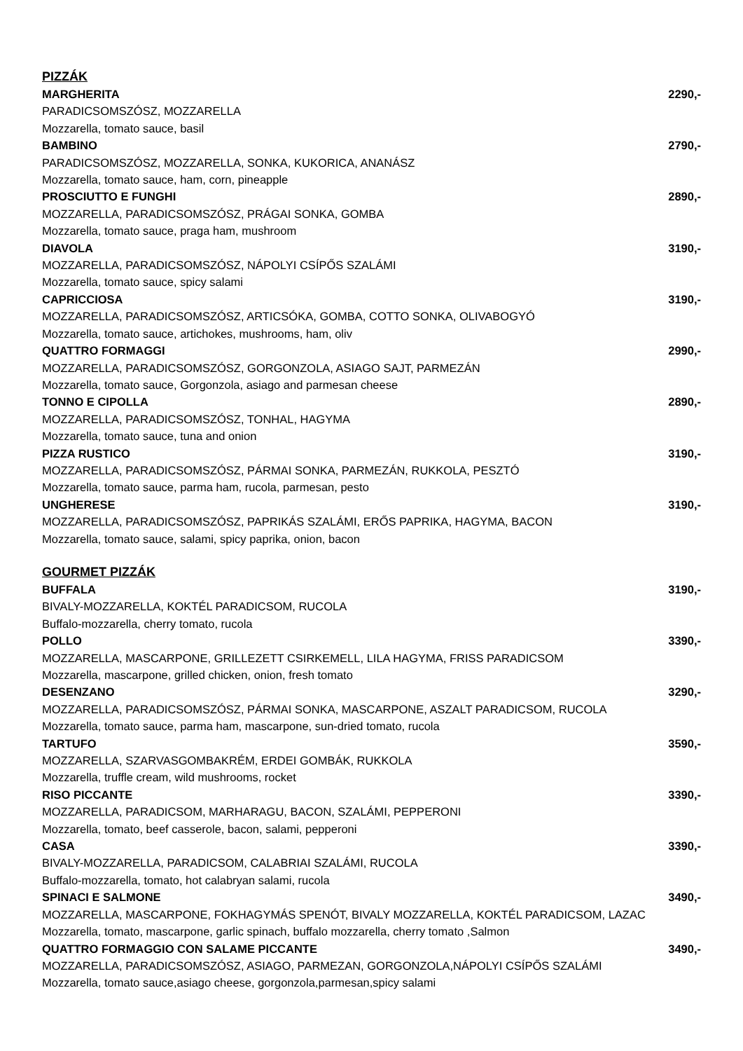PIZZÁK
MARGHERITA 2290,-
PARADICSOMSZÓSZ, MOZZARELLA
Mozzarella, tomato sauce, basil
BAMBINO 2790,-
PARADICSOMSZÓSZ, MOZZARELLA, SONKA, KUKORICA, ANANÁSZ
Mozzarella, tomato sauce, ham, corn, pineapple
PROSCIUTTO E FUNGHI 2890,-
MOZZARELLA, PARADICSOMSZÓSZ, PRÁGAI SONKA, GOMBA
Mozzarella, tomato sauce, praga ham, mushroom
DIAVOLA 3190,-
MOZZARELLA, PARADICSOMSZÓSZ, NÁPOLYI CSÍPŐS SZALÁMI
Mozzarella, tomato sauce, spicy salami
CAPRICCIOSA 3190,-
MOZZARELLA, PARADICSOMSZÓSZ, ARTICSÓKA, GOMBA, COTTO SONKA, OLIVABOGYÓ
Mozzarella, tomato sauce, artichokes, mushrooms, ham, oliv
QUATTRO FORMAGGI 2990,-
MOZZARELLA, PARADICSOMSZÓSZ, GORGONZOLA, ASIAGO SAJT, PARMEZÁN
Mozzarella, tomato sauce, Gorgonzola, asiago and parmesan cheese
TONNO E CIPOLLA 2890,-
MOZZARELLA, PARADICSOMSZÓSZ, TONHAL, HAGYMA
Mozzarella, tomato sauce, tuna and onion
PIZZA RUSTICO 3190,-
MOZZARELLA, PARADICSOMSZÓSZ, PÁRMAI SONKA, PARMEZÁN, RUKKOLA, PESZTÓ
Mozzarella, tomato sauce, parma ham, rucola, parmesan, pesto
UNGHERESE 3190,-
MOZZARELLA, PARADICSOMSZÓSZ, PAPRIKÁS SZALÁMI, ERŐS PAPRIKA, HAGYMA, BACON
Mozzarella, tomato sauce, salami, spicy paprika, onion, bacon
GOURMET PIZZÁK
BUFFALA 3190,-
BIVALY-MOZZARELLA, KOKTÉL PARADICSOM, RUCOLA
Buffalo-mozzarella, cherry tomato, rucola
POLLO 3390,-
MOZZARELLA, MASCARPONE, GRILLEZETT CSIRKEMELL, LILA HAGYMA, FRISS PARADICSOM
Mozzarella, mascarpone, grilled chicken, onion, fresh tomato
DESENZANO 3290,-
MOZZARELLA, PARADICSOMSZÓSZ, PÁRMAI SONKA, MASCARPONE, ASZALT PARADICSOM, RUCOLA
Mozzarella, tomato sauce, parma ham, mascarpone, sun-dried tomato, rucola
TARTUFO 3590,-
MOZZARELLA, SZARVASGOMBAKRÉM, ERDEI GOMBÁK, RUKKOLA
Mozzarella, truffle cream, wild mushrooms, rocket
RISO PICCANTE 3390,-
MOZZARELLA, PARADICSOM, MARHARAGU, BACON, SZALÁMI, PEPPERONI
Mozzarella, tomato, beef casserole, bacon, salami, pepperoni
CASA 3390,-
BIVALY-MOZZARELLA, PARADICSOM, CALABRIAI SZALÁMI, RUCOLA
Buffalo-mozzarella, tomato, hot calabryan salami, rucola
SPINACI E SALMONE 3490,-
MOZZARELLA, MASCARPONE, FOKHAGYMÁS SPENÓT, BIVALY MOZZARELLA, KOKTÉL PARADICSOM, LAZAC
Mozzarella, tomato, mascarpone, garlic spinach, buffalo mozzarella, cherry tomato ,Salmon
QUATTRO FORMAGGIO CON SALAME PICCANTE 3490,-
MOZZARELLA, PARADICSOMSZÓSZ, ASIAGO, PARMEZAN, GORGONZOLA,NÁPOLYI CSÍPŐS SZALÁMI
Mozzarella, tomato sauce,asiago cheese, gorgonzola,parmesan,spicy salami